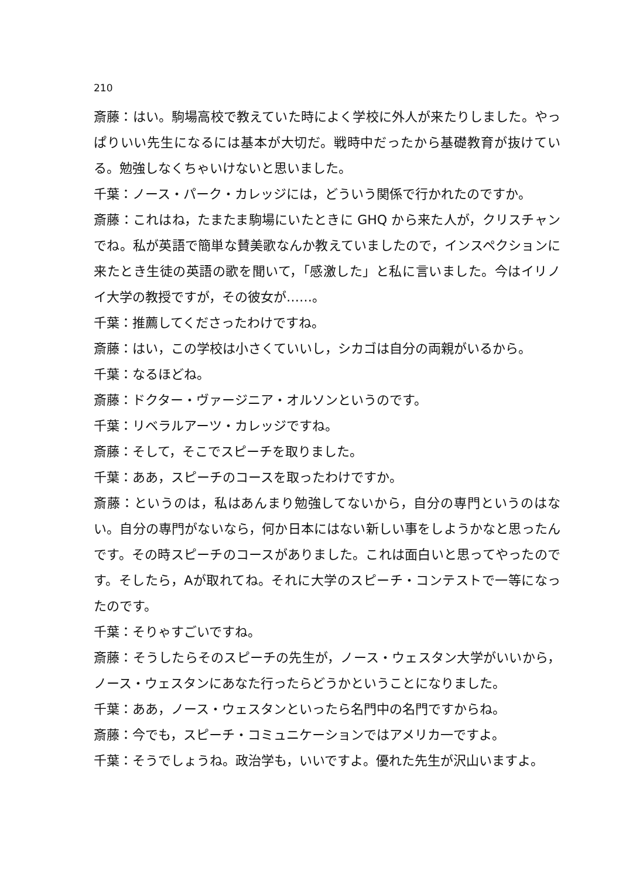210
斎藤：はい。駒場高校で教えていた時によく学校に外人が来たりしました。やっぱりいい先生になるには基本が大切だ。戦時中だったから基礎教育が抜けている。勉強しなくちゃいけないと思いました。
千葉：ノース・パーク・カレッジには，どういう関係で行かれたのですか。
斎藤：これはね，たまたま駒場にいたときに GHQ から来た人が，クリスチャンでね。私が英語で簡単な賛美歌なんか教えていましたので，インスペクションに来たとき生徒の英語の歌を聞いて，「感激した」と私に言いました。今はイリノイ大学の教授ですが，その彼女が……。
千葉：推薦してくださったわけですね。
斎藤：はい，この学校は小さくていいし，シカゴは自分の両親がいるから。
千葉：なるほどね。
斎藤：ドクター・ヴァージニア・オルソンというのです。
千葉：リベラルアーツ・カレッジですね。
斎藤：そして，そこでスピーチを取りました。
千葉：ああ，スピーチのコースを取ったわけですか。
斎藤：というのは，私はあんまり勉強してないから，自分の専門というのはない。自分の専門がないなら，何か日本にはない新しい事をしようかなと思ったんです。その時スピーチのコースがありました。これは面白いと思ってやったのです。そしたら，Aが取れてね。それに大学のスピーチ・コンテストで一等になったのです。
千葉：そりゃすごいですね。
斎藤：そうしたらそのスピーチの先生が，ノース・ウェスタン大学がいいから，ノース・ウェスタンにあなた行ったらどうかということになりました。
千葉：ああ，ノース・ウェスタンといったら名門中の名門ですからね。
斎藤：今でも，スピーチ・コミュニケーションではアメリカ一ですよ。
千葉：そうでしょうね。政治学も，いいですよ。優れた先生が沢山いますよ。